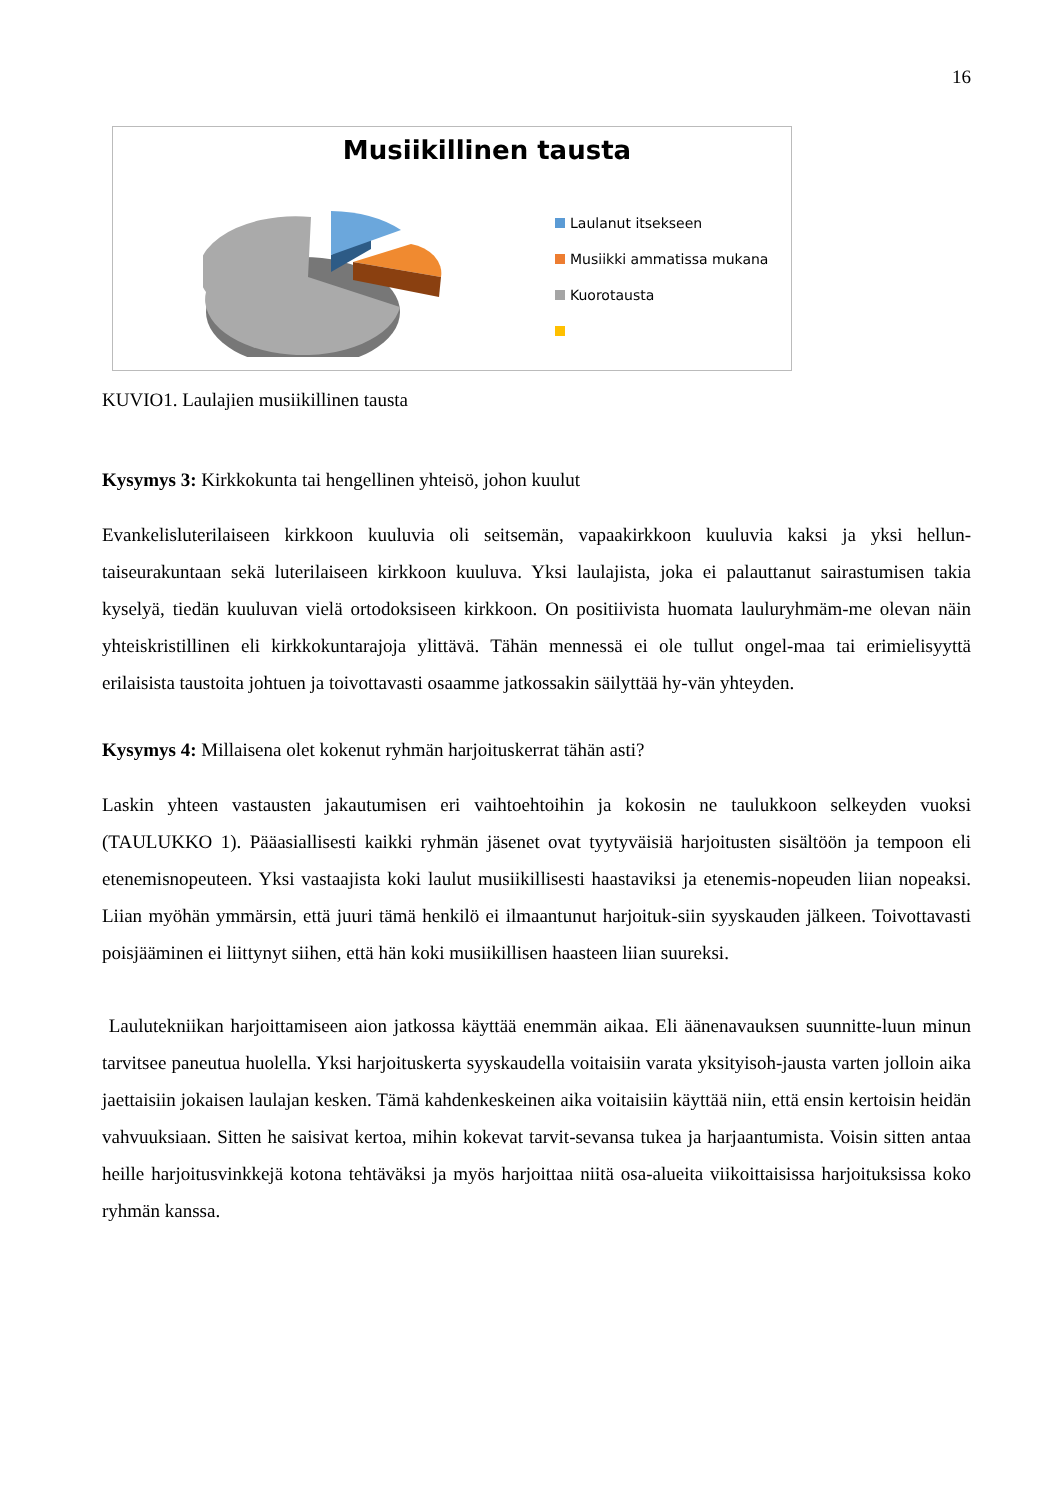16
Musiikillinen tausta
Laulanut itsekseen
Musiikki ammatissa mukana
Kuorotausta
KUVIO1. Laulajien musiikillinen tausta
Kysymys 3: Kirkkokunta tai hengellinen yhteisö, johon kuulut
Evankelisluterilaiseen kirkkoon kuuluvia oli seitsemän, vapaakirkkoon kuuluvia kaksi ja yksi hellun-taiseurakuntaan sekä luterilaiseen kirkkoon kuuluva. Yksi laulajista, joka ei palauttanut sairastumisen takia kyselyä, tiedän kuuluvan vielä ortodoksiseen kirkkoon. On positiivista huomata lauluryhmäm-me olevan näin yhteiskristillinen eli kirkkokuntarajoja ylittävä. Tähän mennessä ei ole tullut ongel-maa tai erimielisyyttä erilaisista taustoita johtuen ja toivottavasti osaamme jatkossakin säilyttää hy-vän yhteyden.
Kysymys 4: Millaisena olet kokenut ryhmän harjoituskerrat tähän asti?
Laskin yhteen vastausten jakautumisen eri vaihtoehtoihin ja kokosin ne taulukkoon selkeyden vuoksi (TAULUKKO 1). Pääasiallisesti kaikki ryhmän jäsenet ovat tyytyväisiä harjoitusten sisältöön ja tempoon eli etenemisnopeuteen. Yksi vastaajista koki laulut musiikillisesti haastaviksi ja etenemis-nopeuden liian nopeaksi. Liian myöhän ymmärsin, että juuri tämä henkilö ei ilmaantunut harjoituk-siin syyskauden jälkeen. Toivottavasti poisjääminen ei liittynyt siihen, että hän koki musiikillisen haasteen liian suureksi.
Laulutekniikan harjoittamiseen aion jatkossa käyttää enemmän aikaa. Eli äänenavauksen suunnitte-luun minun tarvitsee paneutua huolella. Yksi harjoituskerta syyskaudella voitaisiin varata yksityisoh-jausta varten jolloin aika jaettaisiin jokaisen laulajan kesken. Tämä kahdenkeskeinen aika voitaisiin käyttää niin, että ensin kertoisin heidän vahvuuksiaan. Sitten he saisivat kertoa, mihin kokevat tarvit-sevansa tukea ja harjaantumista. Voisin sitten antaa heille harjoitusvinkkejä kotona tehtäväksi ja myös harjoittaa niitä osa-alueita viikoittaisissa harjoituksissa koko ryhmän kanssa.